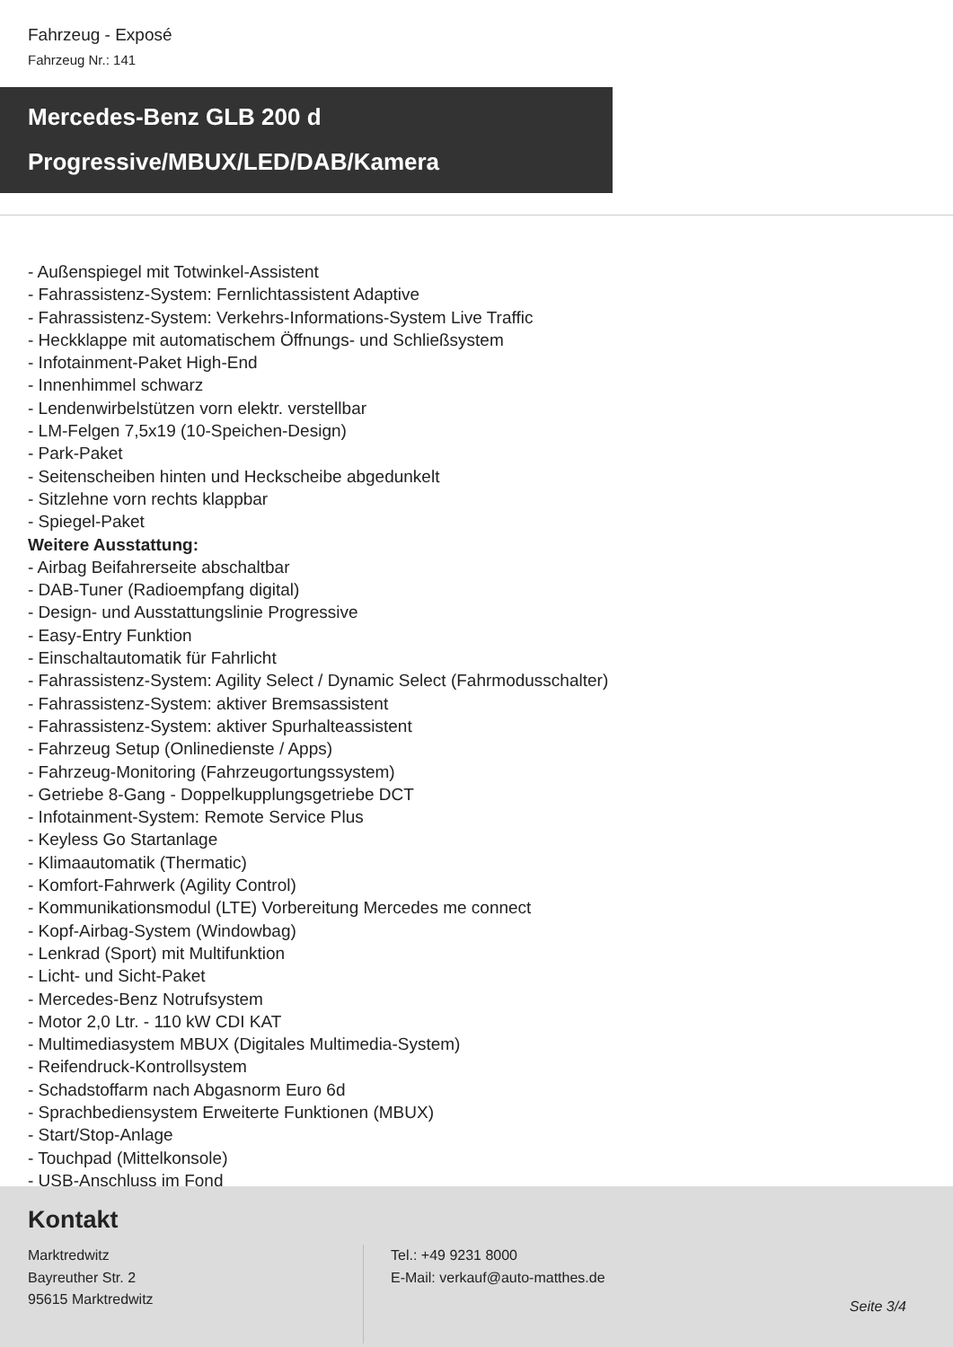Fahrzeug - Exposé
Fahrzeug Nr.: 141
Mercedes-Benz GLB 200 d
Progressive/MBUX/LED/DAB/Kamera
- Außenspiegel mit Totwinkel-Assistent
- Fahrassistenz-System: Fernlichtassistent Adaptive
- Fahrassistenz-System: Verkehrs-Informations-System Live Traffic
- Heckklappe mit automatischem Öffnungs- und Schließsystem
- Infotainment-Paket High-End
- Innenhimmel schwarz
- Lendenwirbelstützen vorn elektr. verstellbar
- LM-Felgen 7,5x19 (10-Speichen-Design)
- Park-Paket
- Seitenscheiben hinten und Heckscheibe abgedunkelt
- Sitzlehne vorn rechts klappbar
- Spiegel-Paket
Weitere Ausstattung:
- Airbag Beifahrerseite abschaltbar
- DAB-Tuner (Radioempfang digital)
- Design- und Ausstattungslinie Progressive
- Easy-Entry Funktion
- Einschaltautomatik für Fahrlicht
- Fahrassistenz-System: Agility Select / Dynamic Select (Fahrmodusschalter)
- Fahrassistenz-System: aktiver Bremsassistent
- Fahrassistenz-System: aktiver Spurhalteassistent
- Fahrzeug Setup (Onlinedienste / Apps)
- Fahrzeug-Monitoring (Fahrzeugortungssystem)
- Getriebe 8-Gang - Doppelkupplungsgetriebe DCT
- Infotainment-System: Remote Service Plus
- Keyless Go Startanlage
- Klimaautomatik (Thermatic)
- Komfort-Fahrwerk (Agility Control)
- Kommunikationsmodul (LTE) Vorbereitung Mercedes me connect
- Kopf-Airbag-System (Windowbag)
- Lenkrad (Sport) mit Multifunktion
- Licht- und Sicht-Paket
- Mercedes-Benz Notrufsystem
- Motor 2,0 Ltr. - 110 kW CDI KAT
- Multimediasystem MBUX (Digitales Multimedia-System)
- Reifendruck-Kontrollsystem
- Schadstoffarm nach Abgasnorm Euro 6d
- Sprachbediensystem Erweiterte Funktionen (MBUX)
- Start/Stop-Anlage
- Touchpad (Mittelkonsole)
- USB-Anschluss im Fond
Kontakt
Marktredwitz
Bayreuther Str. 2
95615 Marktredwitz
Tel.: +49 9231 8000
E-Mail: verkauf@auto-matthes.de
Seite 3/4